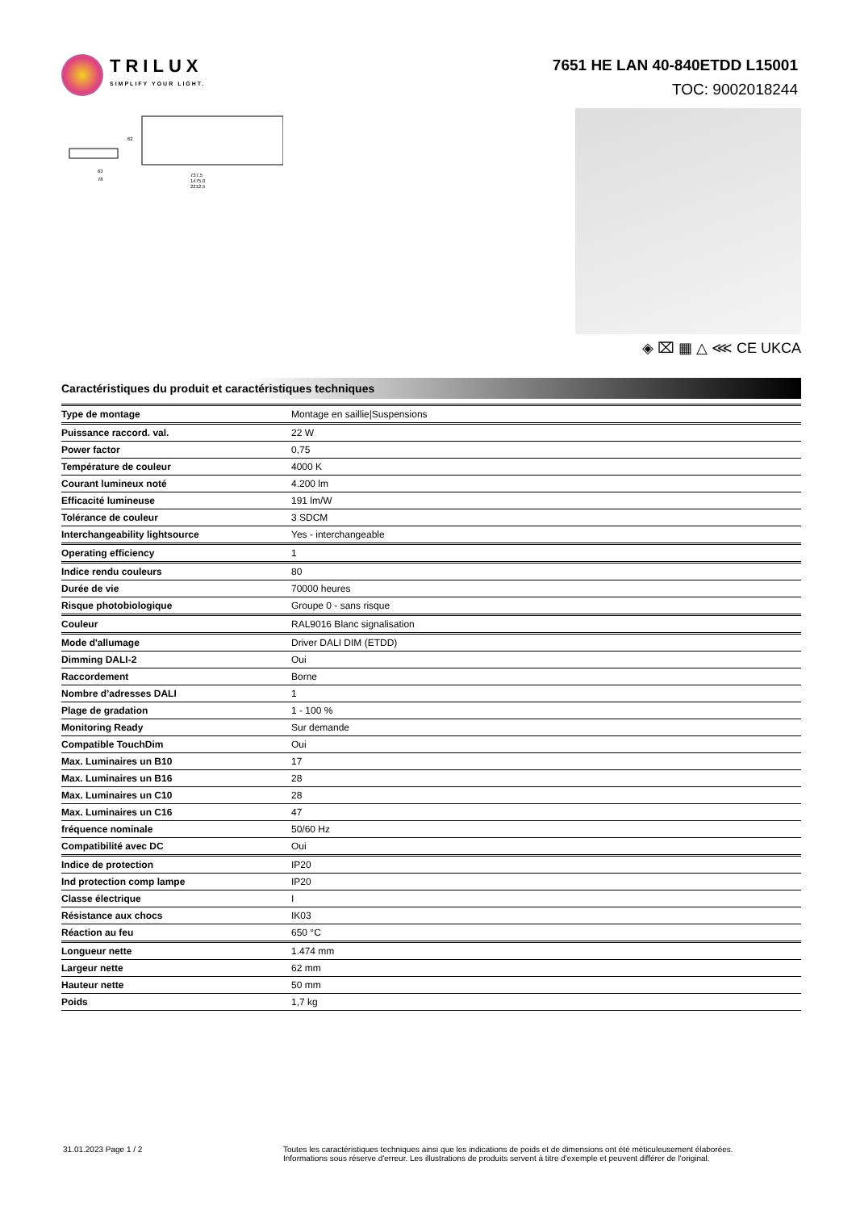TRILUX
SIMPLIFY YOUR LIGHT.
7651 HE LAN 40-840ETDD L15001
TOC: 9002018244
63
78
737,5
1475,0
2212,5
62
◈ ⌧ ▦ △ ⋘ CE UKCA
Caractéristiques du produit et caractéristiques techniques
| Type de montage | Montage en saillie/Suspensions |
| Puissance raccord. val. | 22 W |
| Power factor | 0,75 |
| Température de couleur | 4000 K |
| Courant lumineux noté | 4.200 lm |
| Efficacité lumineuse | 191 lm/W |
| Tolérance de couleur | 3 SDCM |
| Interchangeability lightsource | Yes - interchangeable |
| Operating efficiency | 1 |
| Indice rendu couleurs | 80 |
| Durée de vie | 70000 heures |
| Risque photobiologique | Groupe 0 - sans risque |
| Couleur | RAL9016 Blanc signalisation |
| Mode d'allumage | Driver DALI DIM (ETDD) |
| Dimming DALI-2 | Oui |
| Raccordement | Borne |
| Nombre d’adresses DALI | 1 |
| Plage de gradation | 1 - 100 % |
| Monitoring Ready | Sur demande |
| Compatible TouchDim | Oui |
| Max. Luminaires un B10 | 17 |
| Max. Luminaires un B16 | 28 |
| Max. Luminaires un C10 | 28 |
| Max. Luminaires un C16 | 47 |
| fréquence nominale | 50/60 Hz |
| Compatibilité avec DC | Oui |
| Indice de protection | IP20 |
| Ind protection comp lampe | IP20 |
| Classe électrique | I |
| Résistance aux chocs | IK03 |
| Réaction au feu | 650 °C |
| Longueur nette | 1.474 mm |
| Largeur nette | 62 mm |
| Hauteur nette | 50 mm |
| Poids | 1,7 kg |
31.01.2023 Page 1 / 2 Toutes les caractéristiques techniques ainsi que les indications de poids et de dimensions ont été méticuleusement élaborées.
Informations sous réserve d'erreur. Les illustrations de produits servent à titre d'exemple et peuvent différer de l'original.